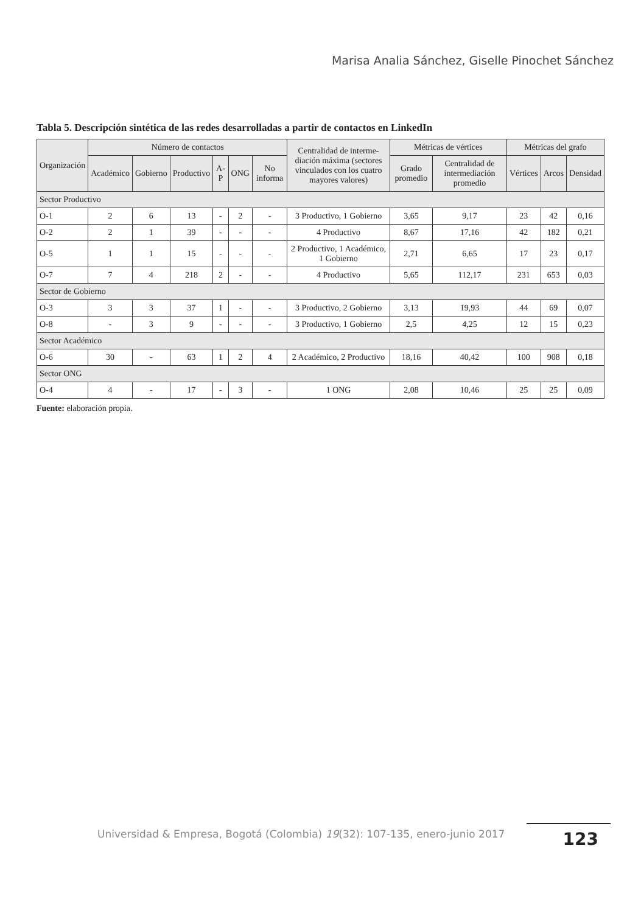Marisa Analia Sánchez, Giselle Pinochet Sánchez
Tabla 5. Descripción sintética de las redes desarrolladas a partir de contactos en LinkedIn
| Organización | Número de contactos | | | | | | Centralidad de interme-diación máxima (sectores vinculados con los cuatro mayores valores) | Métricas de vértices | | Métricas del grafo | | |
| --- | --- | --- | --- | --- | --- | --- | --- | --- | --- | --- | --- | --- |
| | Académico | Gobierno | Productivo | A-P | ONG | No informa | | Grado promedio | Centralidad de intermediación promedio | Vértices | Arcos | Densidad |
| Sector Productivo | | | | | | | | | | | | |
| O-1 | 2 | 6 | 13 | - | 2 | - | 3 Productivo, 1 Gobierno | 3,65 | 9,17 | 23 | 42 | 0,16 |
| O-2 | 2 | 1 | 39 | - | - | - | 4 Productivo | 8,67 | 17,16 | 42 | 182 | 0,21 |
| O-5 | 1 | 1 | 15 | - | - | - | 2 Productivo, 1 Académico, 1 Gobierno | 2,71 | 6,65 | 17 | 23 | 0,17 |
| O-7 | 7 | 4 | 218 | 2 | - | - | 4 Productivo | 5,65 | 112,17 | 231 | 653 | 0,03 |
| Sector de Gobierno | | | | | | | | | | | | |
| O-3 | 3 | 3 | 37 | 1 | - | - | 3 Productivo, 2 Gobierno | 3,13 | 19,93 | 44 | 69 | 0,07 |
| O-8 | - | 3 | 9 | - | - | - | 3 Productivo, 1 Gobierno | 2,5 | 4,25 | 12 | 15 | 0,23 |
| Sector Académico | | | | | | | | | | | | |
| O-6 | 30 | - | 63 | 1 | 2 | 4 | 2 Académico, 2 Productivo | 18,16 | 40,42 | 100 | 908 | 0,18 |
| Sector ONG | | | | | | | | | | | | |
| O-4 | 4 | - | 17 | - | 3 | - | 1 ONG | 2,08 | 10,46 | 25 | 25 | 0,09 |
Fuente: elaboración propia.
Universidad & Empresa, Bogotá (Colombia) 19(32): 107-135, enero-junio 2017
123